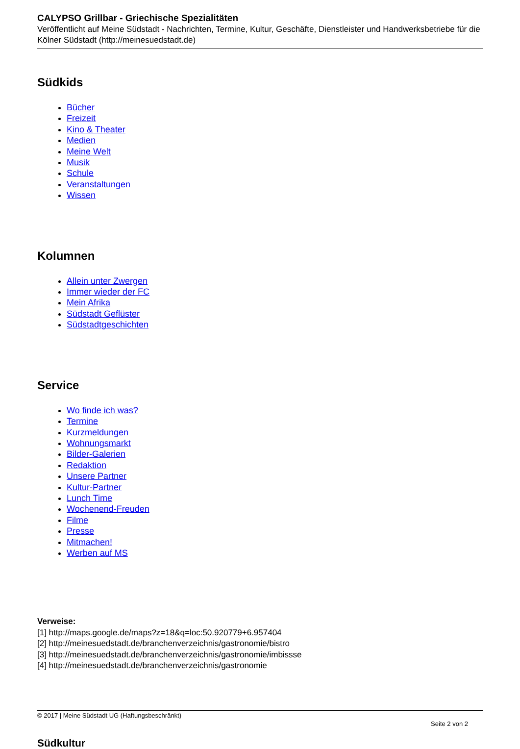CALYPSO Grillbar - Griechische Spezialitäten
Veröffentlicht auf Meine Südstadt - Nachrichten, Termine, Kultur, Geschäfte, Dienstleister und Handwerksbetriebe für die Kölner Südstadt (http://meinesuedstadt.de)
Südkids
Bücher
Freizeit
Kino & Theater
Medien
Meine Welt
Musik
Schule
Veranstaltungen
Wissen
Kolumnen
Allein unter Zwergen
Immer wieder der FC
Mein Afrika
Südstadt Geflüster
Südstadtgeschichten
Service
Wo finde ich was?
Termine
Kurzmeldungen
Wohnungsmarkt
Bilder-Galerien
Redaktion
Unsere Partner
Kultur-Partner
Lunch Time
Wochenend-Freuden
Filme
Presse
Mitmachen!
Werben auf MS
Verweise:
[1] http://maps.google.de/maps?z=18&q=loc:50.920779+6.957404
[2] http://meinesuedstadt.de/branchenverzeichnis/gastronomie/bistro
[3] http://meinesuedstadt.de/branchenverzeichnis/gastronomie/imbissse
[4] http://meinesuedstadt.de/branchenverzeichnis/gastronomie
© 2017 | Meine Südstadt UG (Haftungsbeschränkt)
Seite 2 von 2
Südkultur